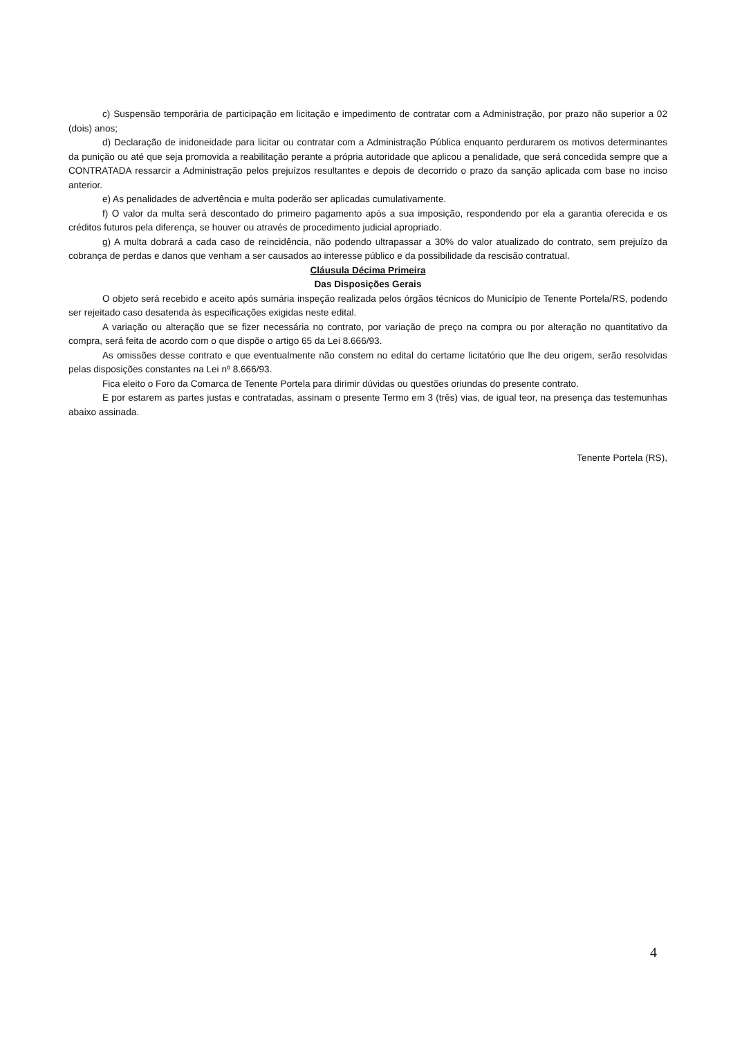c) Suspensão temporária de participação em licitação e impedimento de contratar com a Administração, por prazo não superior a 02 (dois) anos;
d) Declaração de inidoneidade para licitar ou contratar com a Administração Pública enquanto perdurarem os motivos determinantes da punição ou até que seja promovida a reabilitação perante a própria autoridade que aplicou a penalidade, que será concedida sempre que a CONTRATADA ressarcir a Administração pelos prejuízos resultantes e depois de decorrido o prazo da sanção aplicada com base no inciso anterior.
e) As penalidades de advertência e multa poderão ser aplicadas cumulativamente.
f) O valor da multa será descontado do primeiro pagamento após a sua imposição, respondendo por ela a garantia oferecida e os créditos futuros pela diferença, se houver ou através de procedimento judicial apropriado.
g) A multa dobrará a cada caso de reincidência, não podendo ultrapassar a 30% do valor atualizado do contrato, sem prejuízo da cobrança de perdas e danos que venham a ser causados ao interesse público e da possibilidade da rescisão contratual.
Cláusula Décima Primeira
Das Disposições Gerais
O objeto será recebido e aceito após sumária inspeção realizada pelos órgãos técnicos do Município de Tenente Portela/RS, podendo ser rejeitado caso desatenda às especificações exigidas neste edital.
A variação ou alteração que se fizer necessária no contrato, por variação de preço na compra ou por alteração no quantitativo da compra, será feita de acordo com o que dispõe o artigo 65 da Lei 8.666/93.
As omissões desse contrato e que eventualmente não constem no edital do certame licitatório que lhe deu origem, serão resolvidas pelas disposições constantes na Lei nº 8.666/93.
Fica eleito o Foro da Comarca de Tenente Portela para dirimir dúvidas ou questões oriundas do presente contrato.
E por estarem as partes justas e contratadas, assinam o presente Termo em 3 (três) vias, de igual teor, na presença das testemunhas abaixo assinada.
Tenente Portela (RS),
4